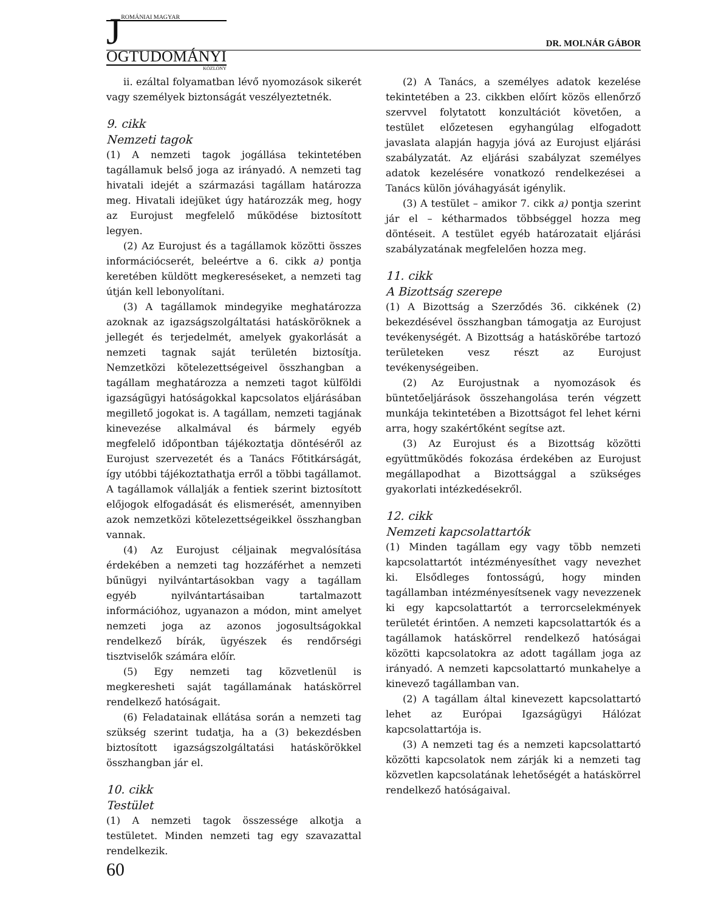J
ROMÁNIAI MAGYAR
OGTUDOMÁNYI
KÖZLÖNY
DR. MOLNÁR GÁBOR
ii. ezáltal folyamatban lévő nyomozások sikerét vagy személyek biztonságát veszélyeztetnék.
9. cikk
Nemzeti tagok
(1) A nemzeti tagok jogállása tekintetében tagállamuk belső joga az irányadó. A nemzeti tag hivatali idejét a származási tagállam határozza meg. Hivatali idejüket úgy határozzák meg, hogy az Eurojust megfelelő működése biztosított legyen.
(2) Az Eurojust és a tagállamok közötti összes információcserét, beleértve a 6. cikk a) pontja keretében küldött megkereséseket, a nemzeti tag útján kell lebonyolítani.
(3) A tagállamok mindegyike meghatározza azoknak az igazságszolgáltatási hatásköröknek a jellegét és terjedelmét, amelyek gyakorlását a nemzeti tagnak saját területén biztosítja. Nemzetközi kötelezettségeivel összhangban a tagállam meghatározza a nemzeti tagot külföldi igazságügyi hatóságokkal kapcsolatos eljárásában megillető jogokat is. A tagállam, nemzeti tagjának kinevezése alkalmával és bármely egyéb megfelelő időpontban tájékoztatja döntéséről az Eurojust szervezetét és a Tanács Főtitkárságát, így utóbbi tájékoztathatja erről a többi tagállamot. A tagállamok vállalják a fentiek szerint biztosított előjogok elfogadását és elismerését, amennyiben azok nemzetközi kötelezettségeikkel összhangban vannak.
(4) Az Eurojust céljainak megvalósítása érdekében a nemzeti tag hozzáférhet a nemzeti bűnügyi nyilvántartásokban vagy a tagállam egyéb nyilvántartásaiban tartalmazott információhoz, ugyanazon a módon, mint amelyet nemzeti joga az azonos jogosultságokkal rendelkező bírák, ügyészek és rendőrségi tisztviselők számára előír.
(5) Egy nemzeti tag közvetlenül is megkeresheti saját tagállamának hatáskörrel rendelkező hatóságait.
(6) Feladatainak ellátása során a nemzeti tag szükség szerint tudatja, ha a (3) bekezdésben biztosított igazságszolgáltatási hatáskörökkel összhangban jár el.
10. cikk
Testület
(1) A nemzeti tagok összessége alkotja a testületet. Minden nemzeti tag egy szavazattal rendelkezik.
(2) A Tanács, a személyes adatok kezelése tekintetében a 23. cikkben előírt közös ellenőrző szervvel folytatott konzultációt követően, a testület előzetesen egyhangúlag elfogadott javaslata alapján hagyja jóvá az Eurojust eljárási szabályzatát. Az eljárási szabályzat személyes adatok kezelésére vonatkozó rendelkezései a Tanács külön jóváhagyását igénylik.
(3) A testület – amikor 7. cikk a) pontja szerint jár el – kétharmados többséggel hozza meg döntéseit. A testület egyéb határozatait eljárási szabályzatának megfelelően hozza meg.
11. cikk
A Bizottság szerepe
(1) A Bizottság a Szerződés 36. cikkének (2) bekezdésével összhangban támogatja az Eurojust tevékenységét. A Bizottság a hatáskörébe tartozó területeken vesz részt az Eurojust tevékenységeiben.
(2) Az Eurojustnak a nyomozások és büntetőeljárások összehangolása terén végzett munkája tekintetében a Bizottságot fel lehet kérni arra, hogy szakértőként segítse azt.
(3) Az Eurojust és a Bizottság közötti együttműködés fokozása érdekében az Eurojust megállapodhat a Bizottsággal a szükséges gyakorlati intézkedésekről.
12. cikk
Nemzeti kapcsolattartók
(1) Minden tagállam egy vagy több nemzeti kapcsolattartót intézményesíthet vagy nevezhet ki. Elsődleges fontosságú, hogy minden tagállamban intézményesítsenek vagy nevezzenek ki egy kapcsolattartót a terrorcselekmények területét érintően. A nemzeti kapcsolattartók és a tagállamok hatáskörrel rendelkező hatóságai közötti kapcsolatokra az adott tagállam joga az irányadó. A nemzeti kapcsolattartó munkahelye a kinevező tagállamban van.
(2) A tagállam által kinevezett kapcsolattartó lehet az Európai Igazságügyi Hálózat kapcsolattartója is.
(3) A nemzeti tag és a nemzeti kapcsolattartó közötti kapcsolatok nem zárják ki a nemzeti tag közvetlen kapcsolatának lehetőségét a hatáskörrel rendelkező hatóságaival.
60